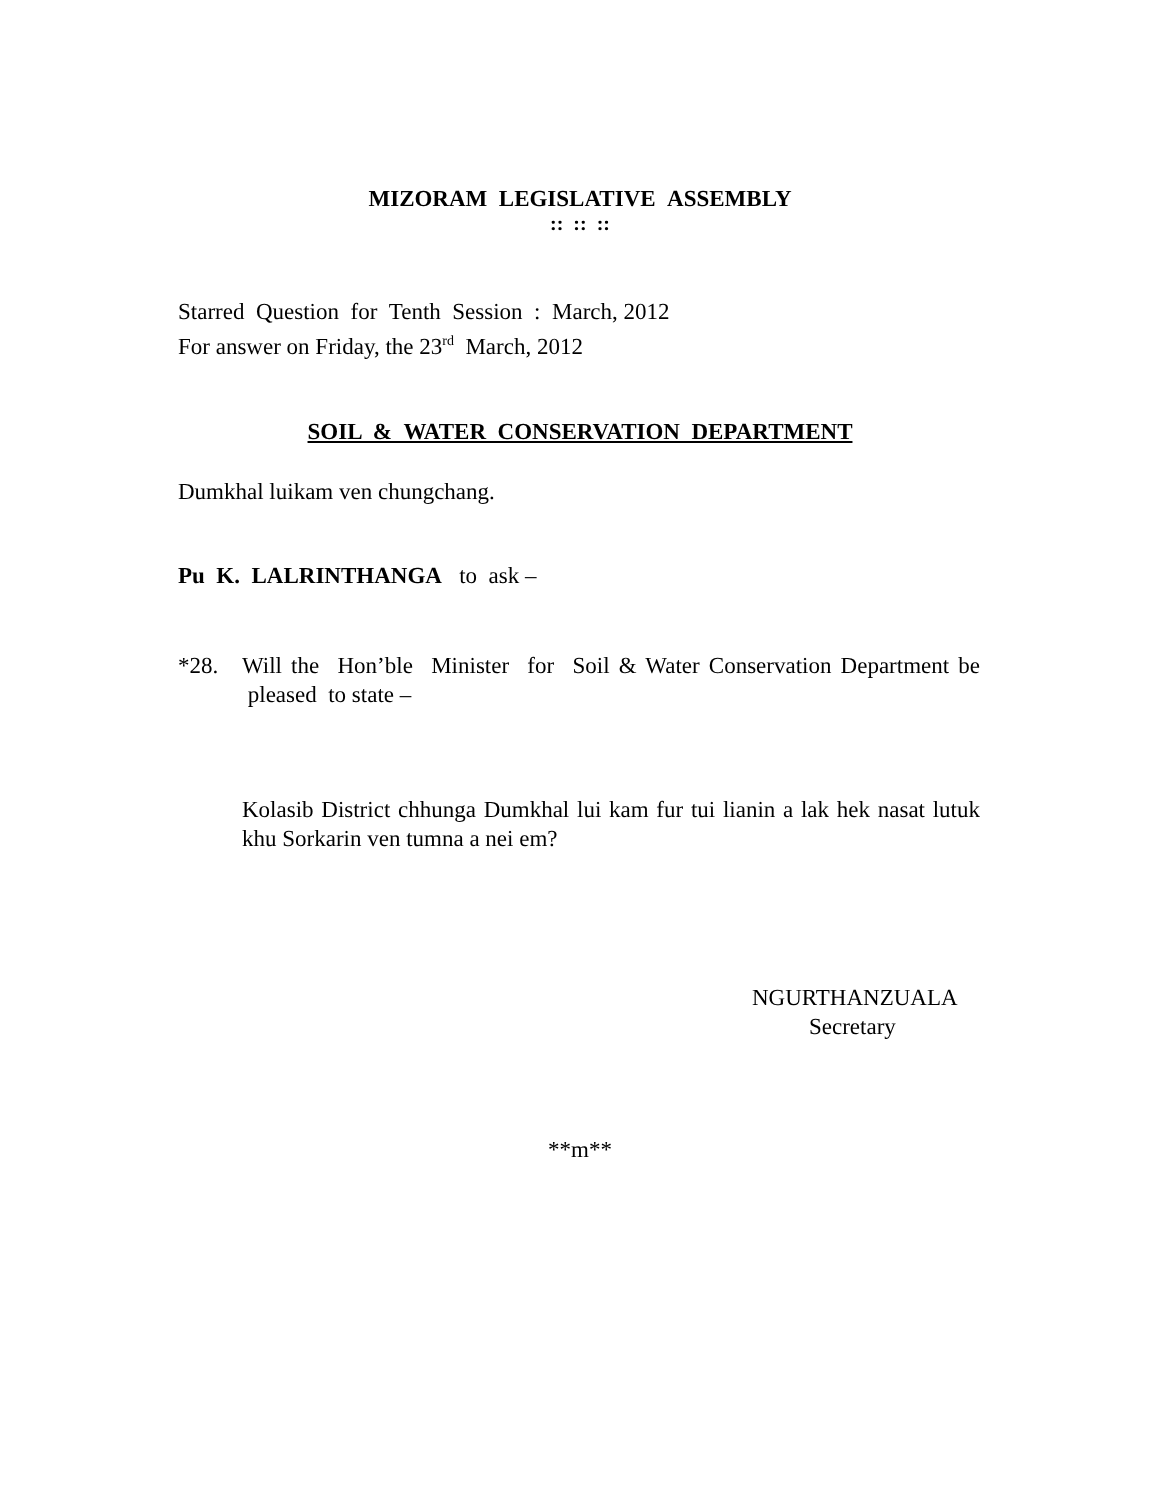MIZORAM LEGISLATIVE ASSEMBLY
:: :: ::
Starred Question for Tenth Session : March, 2012
For answer on Friday, the 23<sup>rd</sup> March, 2012
SOIL & WATER CONSERVATION DEPARTMENT
Dumkhal luikam ven chungchang.
Pu K. LALRINTHANGA to ask –
*28. Will the Hon’ble Minister for Soil & Water Conservation Department be pleased to state –
Kolasib District chhunga Dumkhal lui kam fur tui lianin a lak hek nasat lutuk khu Sorkarin ven tumna a nei em?
NGURTHANZUALA
Secretary
**m**